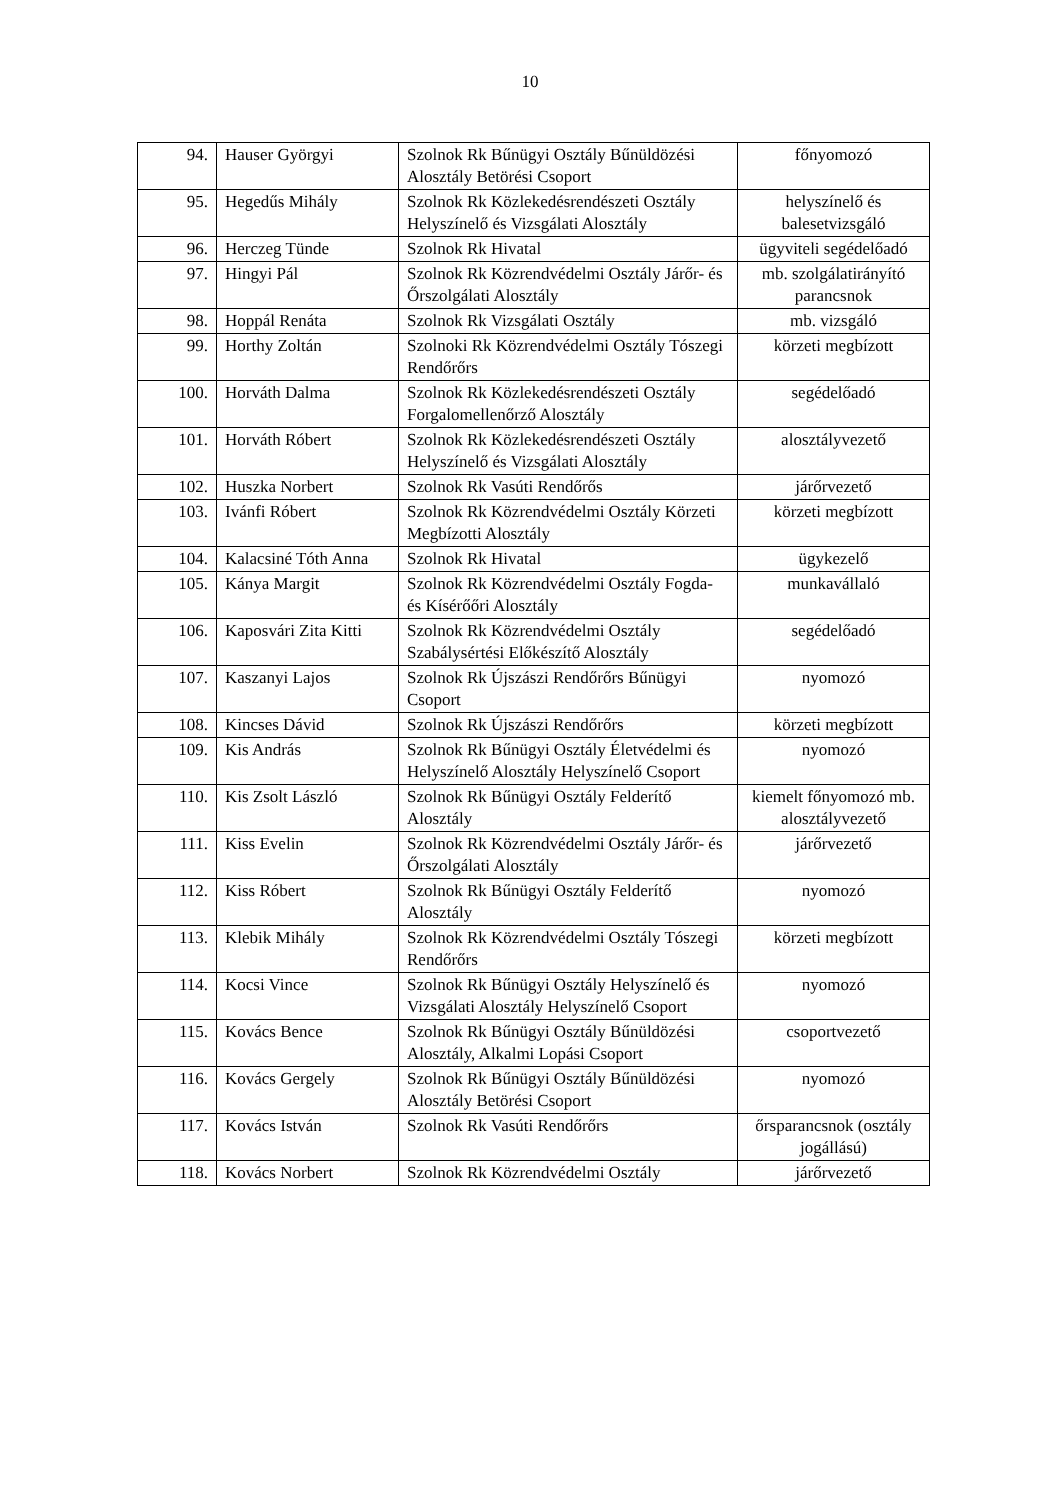10
| 94. | Hauser Györgyi | Szolnok Rk Bűnügyi Osztály Bűnüldözési Alosztály Betörési Csoport | főnyomozó |
| 95. | Hegedűs Mihály | Szolnok Rk Közlekedésrendészeti Osztály Helyszínelő és Vizsgálati Alosztály | helyszínelő és balesetvizsgáló |
| 96. | Herczeg Tünde | Szolnok Rk Hivatal | ügyviteli segédelőadó |
| 97. | Hingyi Pál | Szolnok Rk Közrendvédelmi Osztály Járőr- és Őrszolgálati Alosztály | mb. szolgálatirányító parancsnok |
| 98. | Hoppál Renáta | Szolnok Rk Vizsgálati Osztály | mb. vizsgáló |
| 99. | Horthy Zoltán | Szolnoki Rk Közrendvédelmi Osztály Tószegi Rendőrőrs | körzeti megbízott |
| 100. | Horváth Dalma | Szolnok Rk Közlekedésrendészeti Osztály Forgalomellenőrző Alosztály | segédelőadó |
| 101. | Horváth Róbert | Szolnok Rk Közlekedésrendészeti Osztály Helyszínelő és Vizsgálati Alosztály | alosztályvezető |
| 102. | Huszka Norbert | Szolnok Rk Vasúti Rendőrős | járőrvezető |
| 103. | Ivánfi Róbert | Szolnok Rk Közrendvédelmi Osztály Körzeti Megbízotti Alosztály | körzeti megbízott |
| 104. | Kalacsiné Tóth Anna | Szolnok Rk Hivatal | ügykezelő |
| 105. | Kánya Margit | Szolnok Rk Közrendvédelmi Osztály Fogda- és Kísérőőri Alosztály | munkavállaló |
| 106. | Kaposvári Zita Kitti | Szolnok Rk Közrendvédelmi Osztály Szabálysértési Előkészítő Alosztály | segédelőadó |
| 107. | Kaszanyi Lajos | Szolnok Rk Újszászi Rendőrőrs Bűnügyi Csoport | nyomozó |
| 108. | Kincses Dávid | Szolnok Rk Újszászi Rendőrőrs | körzeti megbízott |
| 109. | Kis András | Szolnok Rk Bűnügyi Osztály Életvédelmi és Helyszínelő Alosztály Helyszínelő Csoport | nyomozó |
| 110. | Kis Zsolt László | Szolnok Rk Bűnügyi Osztály Felderítő Alosztály | kiemelt főnyomozó mb. alosztályvezető |
| 111. | Kiss Evelin | Szolnok Rk Közrendvédelmi Osztály Járőr- és Őrszolgálati Alosztály | járőrvezető |
| 112. | Kiss Róbert | Szolnok Rk Bűnügyi Osztály Felderítő Alosztály | nyomozó |
| 113. | Klebik Mihály | Szolnok Rk Közrendvédelmi Osztály Tószegi Rendőrőrs | körzeti megbízott |
| 114. | Kocsi Vince | Szolnok Rk Bűnügyi Osztály Helyszínelő és Vizsgálati Alosztály Helyszínelő Csoport | nyomozó |
| 115. | Kovács Bence | Szolnok Rk Bűnügyi Osztály Bűnüldözési Alosztály, Alkalmi Lopási Csoport | csoportvezető |
| 116. | Kovács Gergely | Szolnok Rk Bűnügyi Osztály Bűnüldözési Alosztály Betörési Csoport | nyomozó |
| 117. | Kovács István | Szolnok Rk Vasúti Rendőrőrs | őrsparancsnok (osztály jogállású) |
| 118. | Kovács Norbert | Szolnok Rk Közrendvédelmi Osztály | járőrvezető |